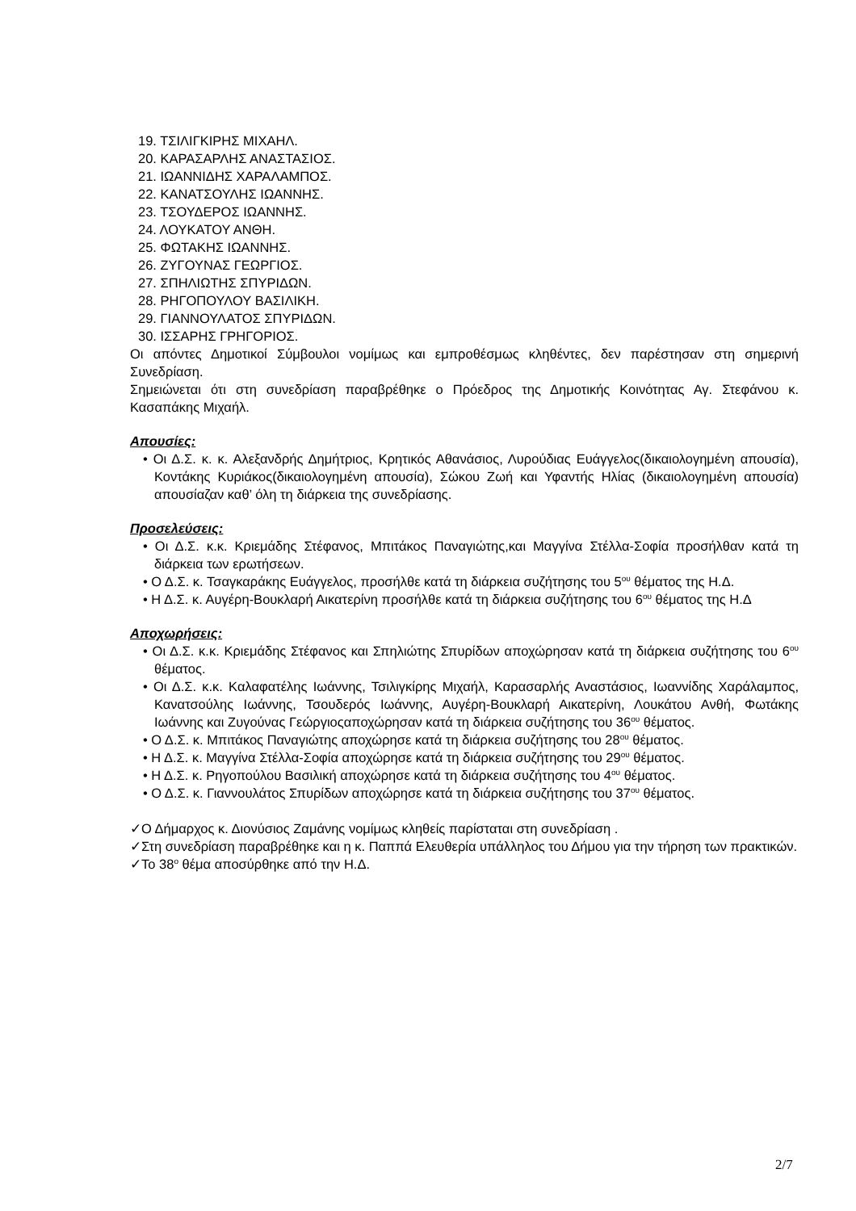19. ΤΣΙΛΙΓΚΙΡΗΣ ΜΙΧΑΗΛ.
20. ΚΑΡΑΣΑΡΛΗΣ ΑΝΑΣΤΑΣΙΟΣ.
21. ΙΩΑΝΝΙΔΗΣ ΧΑΡΑΛΑΜΠΟΣ.
22. ΚΑΝΑΤΣΟΥΛΗΣ ΙΩΑΝΝΗΣ.
23. ΤΣΟΥΔΕΡΟΣ ΙΩΑΝΝΗΣ.
24. ΛΟΥΚΑΤΟΥ ΑΝΘΗ.
25. ΦΩΤΑΚΗΣ ΙΩΑΝΝΗΣ.
26. ΖΥΓΟΥΝΑΣ ΓΕΩΡΓΙΟΣ.
27. ΣΠΗΛΙΩΤΗΣ ΣΠΥΡΙΔΩΝ.
28. ΡΗΓΟΠΟΥΛΟΥ ΒΑΣΙΛΙΚΗ.
29. ΓΙΑΝΝΟΥΛΑΤΟΣ ΣΠΥΡΙΔΩΝ.
30. ΙΣΣΑΡΗΣ ΓΡΗΓΟΡΙΟΣ.
Οι απόντες Δημοτικοί Σύμβουλοι νομίμως και εμπροθέσμως κληθέντες, δεν παρέστησαν στη σημερινή Συνεδρίαση.
Σημειώνεται ότι στη συνεδρίαση παραβρέθηκε ο Πρόεδρος της Δημοτικής Κοινότητας Αγ. Στεφάνου κ. Κασαπάκης Μιχαήλ.
Απουσίες:
• Οι Δ.Σ. κ. κ. Αλεξανδρής Δημήτριος, Κρητικός Αθανάσιος, Λυρούδιας Ευάγγελος(δικαιολογημένη απουσία), Κοντάκης Κυριάκος(δικαιολογημένη απουσία), Σώκου Ζωή και Υφαντής Ηλίας (δικαιολογημένη απουσία) απουσίαζαν καθ’ όλη τη διάρκεια της συνεδρίασης.
Προσελεύσεις:
• Οι Δ.Σ. κ.κ. Κριεμάδης Στέφανος, Μπιτάκος Παναγιώτης,και Μαγγίνα Στέλλα-Σοφία προσήλθαν κατά τη διάρκεια των ερωτήσεων.
• Ο Δ.Σ. κ. Τσαγκαράκης Ευάγγελος, προσήλθε κατά τη διάρκεια συζήτησης του 5<sup>ου</sup> θέματος της Η.Δ.
• Η Δ.Σ. κ. Αυγέρη-Βουκλαρή Αικατερίνη προσήλθε κατά τη διάρκεια συζήτησης του 6<sup>ου</sup> θέματος της Η.Δ
Αποχωρήσεις:
• Οι Δ.Σ. κ.κ. Κριεμάδης Στέφανος και Σπηλιώτης Σπυρίδων αποχώρησαν κατά τη διάρκεια συζήτησης του 6<sup>ου</sup> θέματος.
• Οι Δ.Σ. κ.κ. Καλαφατέλης Ιωάννης, Τσιλιγκίρης Μιχαήλ, Καρασαρλής Αναστάσιος, Ιωαννίδης Χαράλαμπος, Κανατσούλης Ιωάννης, Τσουδερός Ιωάννης, Αυγέρη-Βουκλαρή Αικατερίνη, Λουκάτου Ανθή, Φωτάκης Ιωάννης και Ζυγούνας Γεώργιοςαποχώρησαν κατά τη διάρκεια συζήτησης του 36<sup>ου</sup> θέματος.
• Ο Δ.Σ. κ. Μπιτάκος Παναγιώτης αποχώρησε κατά τη διάρκεια συζήτησης του 28<sup>ου</sup> θέματος.
• Η Δ.Σ. κ. Μαγγίνα Στέλλα-Σοφία αποχώρησε κατά τη διάρκεια συζήτησης του 29<sup>ου</sup> θέματος.
• Η Δ.Σ. κ. Ρηγοπούλου Βασιλική αποχώρησε κατά τη διάρκεια συζήτησης του 4<sup>ου</sup> θέματος.
• Ο Δ.Σ. κ. Γιαννουλάτος Σπυρίδων αποχώρησε κατά τη διάρκεια συζήτησης του 37<sup>ου</sup> θέματος.
✓Ο Δήμαρχος κ. Διονύσιος Ζαμάνης νομίμως κληθείς παρίσταται στη συνεδρίαση .
✓Στη συνεδρίαση παραβρέθηκε και η κ. Παππά Ελευθερία υπάλληλος του Δήμου για την τήρηση των πρακτικών.
✓Το 38<sup>ο</sup> θέμα αποσύρθηκε από την Η.Δ.
2/7